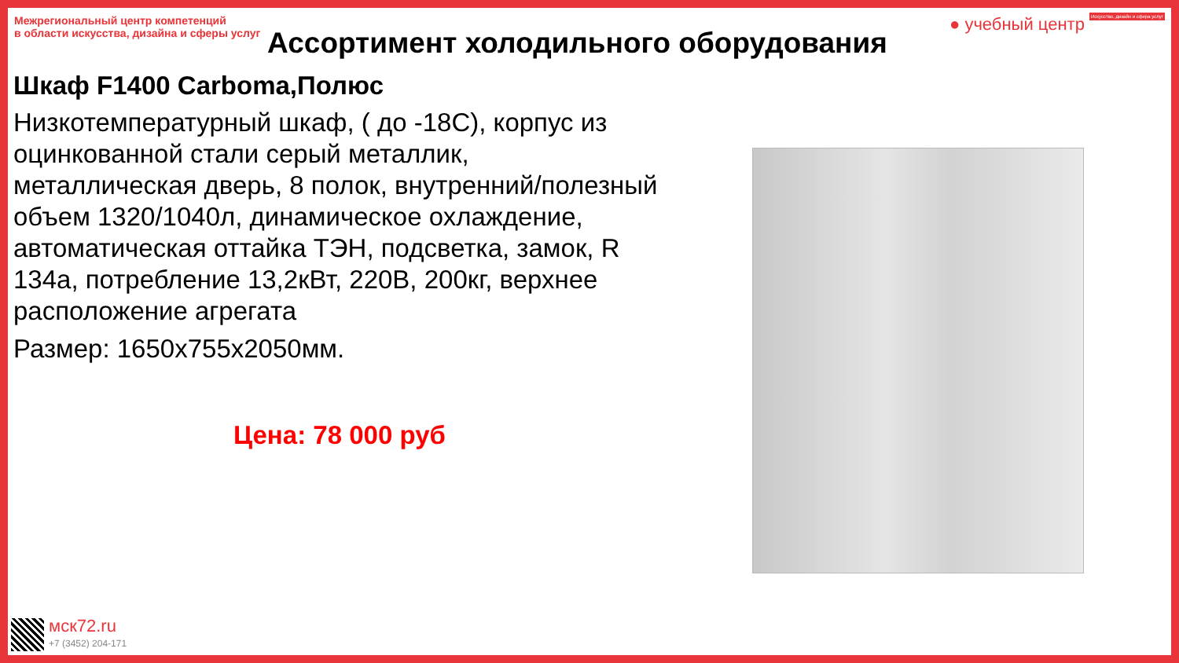Межрегиональный центр компетенций
в области искусства, дизайна и сферы услуг
● учебный центр Искусство, дизайн и сфера услуг
Ассортимент холодильного оборудования
Шкаф F1400 Carboma,Полюс
Низкотемпературный шкаф, ( до -18С), корпус из оцинкованной стали серый металлик, металлическая дверь, 8 полок, внутренний/полезный объем 1320/1040л, динамическое охлаждение, автоматическая оттайка ТЭН, подсветка, замок, R 134a, потребление 13,2кВт, 220В, 200кг, верхнее расположение агрегата
Размер: 1650х755х2050мм.
Цена: 78 000 руб
мск72.ru
+7 (3452) 204-171